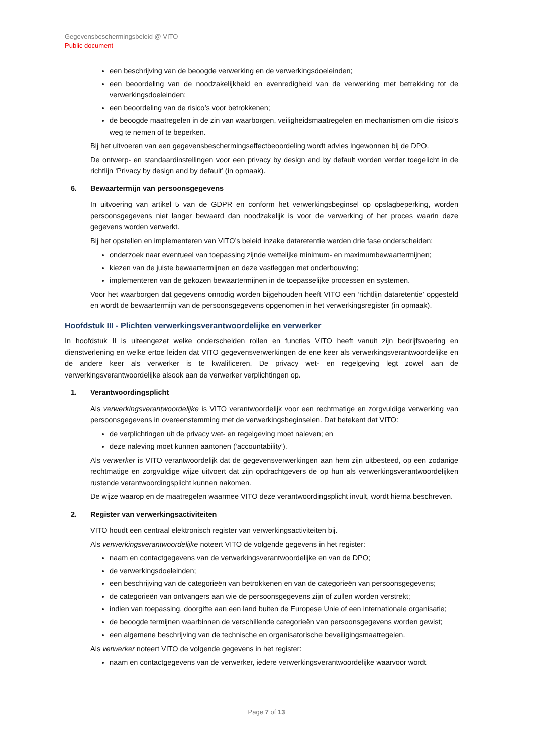Gegevensbeschermingsbeleid @ VITO
Public document
een beschrijving van de beoogde verwerking en de verwerkingsdoeleinden;
een beoordeling van de noodzakelijkheid en evenredigheid van de verwerking met betrekking tot de verwerkingsdoeleinden;
een beoordeling van de risico’s voor betrokkenen;
de beoogde maatregelen in de zin van waarborgen, veiligheidsmaatregelen en mechanismen om die risico’s weg te nemen of te beperken.
Bij het uitvoeren van een gegevensbeschermingseffectbeoordeling wordt advies ingewonnen bij de DPO.
De ontwerp- en standaardinstellingen voor een privacy by design and by default worden verder toegelicht in de richtlijn ‘Privacy by design and by default’ (in opmaak).
6. Bewaartermijn van persoonsgegevens
In uitvoering van artikel 5 van de GDPR en conform het verwerkingsbeginsel op opslagbeperking, worden persoonsgegevens niet langer bewaard dan noodzakelijk is voor de verwerking of het proces waarin deze gegevens worden verwerkt.
Bij het opstellen en implementeren van VITO’s beleid inzake dataretentie werden drie fase onderscheiden:
onderzoek naar eventueel van toepassing zijnde wettelijke minimum- en maximumbewaartermijnen;
kiezen van de juiste bewaartermijnen en deze vastleggen met onderbouwing;
implementeren van de gekozen bewaartermijnen in de toepasselijke processen en systemen.
Voor het waarborgen dat gegevens onnodig worden bijgehouden heeft VITO een ‘richtlijn dataretentie’ opgesteld en wordt de bewaartermijn van de persoonsgegevens opgenomen in het verwerkingsregister (in opmaak).
Hoofdstuk III - Plichten verwerkingsverantwoordelijke en verwerker
In hoofdstuk II is uiteengezet welke onderscheiden rollen en functies VITO heeft vanuit zijn bedrijfsvoering en dienstverlening en welke ertoe leiden dat VITO gegevensverwerkingen de ene keer als verwerkingsverantwoordelijke en de andere keer als verwerker is te kwalificeren. De privacy wet- en regelgeving legt zowel aan de verwerkingsverantwoordelijke alsook aan de verwerker verplichtingen op.
1. Verantwoordingsplicht
Als verwerkingsverantwoordelijke is VITO verantwoordelijk voor een rechtmatige en zorgvuldige verwerking van persoonsgegevens in overeenstemming met de verwerkingsbeginselen. Dat betekent dat VITO:
de verplichtingen uit de privacy wet- en regelgeving moet naleven; en
deze naleving moet kunnen aantonen (‘accountability’).
Als verwerker is VITO verantwoordelijk dat de gegevensverwerkingen aan hem zijn uitbesteed, op een zodanige rechtmatige en zorgvuldige wijze uitvoert dat zijn opdrachtgevers de op hun als verwerkingsverantwoordelijken rustende verantwoordingsplicht kunnen nakomen.
De wijze waarop en de maatregelen waarmee VITO deze verantwoordingsplicht invult, wordt hierna beschreven.
2. Register van verwerkingsactiviteiten
VITO houdt een centraal elektronisch register van verwerkingsactiviteiten bij.
Als verwerkingsverantwoordelijke noteert VITO de volgende gegevens in het register:
naam en contactgegevens van de verwerkingsverantwoordelijke en van de DPO;
de verwerkingsdoeleinden;
een beschrijving van de categorieën van betrokkenen en van de categorieën van persoonsgegevens;
de categorieën van ontvangers aan wie de persoonsgegevens zijn of zullen worden verstrekt;
indien van toepassing, doorgifte aan een land buiten de Europese Unie of een internationale organisatie;
de beoogde termijnen waarbinnen de verschillende categorieën van persoonsgegevens worden gewist;
een algemene beschrijving van de technische en organisatorische beveiligingsmaatregelen.
Als verwerker noteert VITO de volgende gegevens in het register:
naam en contactgegevens van de verwerker, iedere verwerkingsverantwoordelijke waarvoor wordt
Page 7 of 13